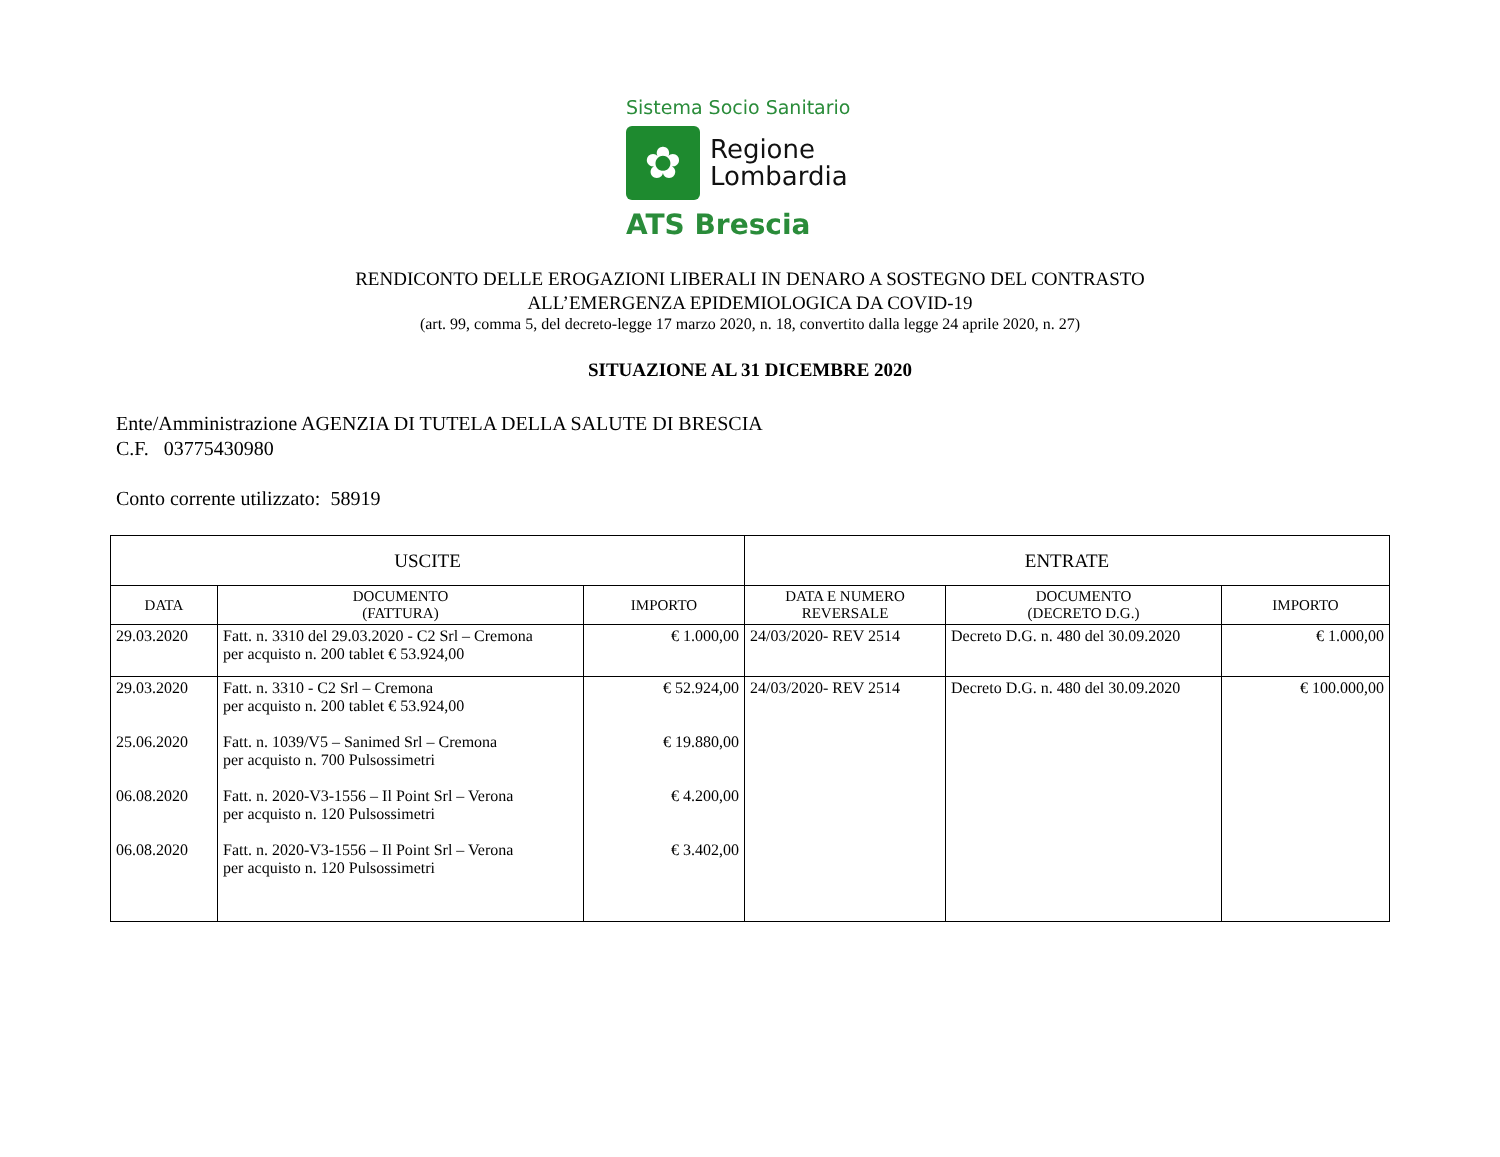Sistema Socio Sanitario
✿
Regione
Lombardia
ATS Brescia
RENDICONTO DELLE EROGAZIONI LIBERALI IN DENARO A SOSTEGNO DEL CONTRASTO
ALL’EMERGENZA EPIDEMIOLOGICA DA COVID-19
(art. 99, comma 5, del decreto-legge 17 marzo 2020, n. 18, convertito dalla legge 24 aprile 2020, n. 27)
SITUAZIONE AL 31 DICEMBRE 2020
Ente/Amministrazione AGENZIA DI TUTELA DELLA SALUTE DI BRESCIA
C.F. 03775430980
Conto corrente utilizzato: 58919
| USCITE | | | ENTRATE | | |
| --- | --- | --- | --- | --- | --- |
| DATA | DOCUMENTO (FATTURA) | IMPORTO | DATA E NUMERO REVERSALE | DOCUMENTO (DECRETO D.G.) | IMPORTO |
| 29.03.2020 | Fatt. n. 3310 del 29.03.2020 - C2 Srl – Cremona per acquisto n. 200 tablet € 53.924,00 | € 1.000,00 | 24/03/2020- REV 2514 | Decreto D.G. n. 480 del 30.09.2020 | € 1.000,00 |
| 29.03.2020 25.06.2020 06.08.2020 06.08.2020 | Fatt. n. 3310 - C2 Srl – Cremona per acquisto n. 200 tablet € 53.924,00 Fatt. n. 1039/V5 – Sanimed Srl – Cremona per acquisto n. 700 Pulsossimetri Fatt. n. 2020-V3-1556 – Il Point Srl – Verona per acquisto n. 120 Pulsossimetri Fatt. n. 2020-V3-1556 – Il Point Srl – Verona per acquisto n. 120 Pulsossimetri | € 52.924,00 € 19.880,00 € 4.200,00 € 3.402,00 | 24/03/2020- REV 2514 | Decreto D.G. n. 480 del 30.09.2020 | € 100.000,00 |